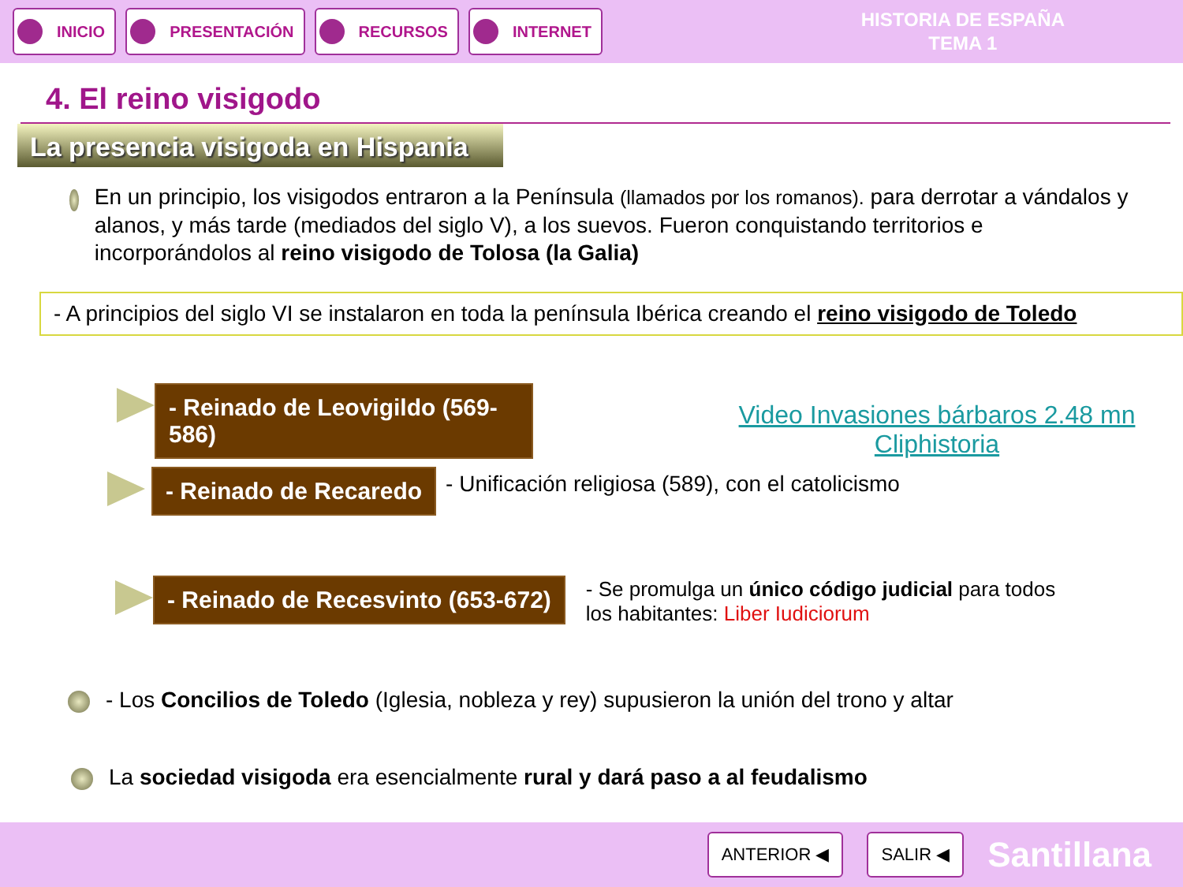INICIO PRESENTACIÓN RECURSOS INTERNET
HISTORIA DE ESPAÑA
TEMA 1
4. El reino visigodo
La presencia visigoda en Hispania
En un principio, los visigodos entraron a la Península (llamados por los romanos). para derrotar a vándalos y alanos, y más tarde (mediados del siglo V), a los suevos. Fueron conquistando territorios e incorporándolos al reino visigodo de Tolosa (la Galia)
- A principios del siglo VI se instalaron en toda la península Ibérica creando el reino visigodo de Toledo
- Reinado de Leovigildo (569-586)
Video Invasiones bárbaros 2.48 mn Cliphistoria
- Reinado de Recaredo
- Unificación religiosa (589), con el catolicismo
- Reinado de Recesvinto (653-672)
- Se promulga un único código judicial para todos
los habitantes: Liber Iudiciorum
- Los Concilios de Toledo (Iglesia, nobleza y rey) supusieron la unión del trono y altar
La sociedad visigoda era esencialmente rural y dará paso a al feudalismo
ANTERIOR ◀ SALIR ◀
Santillana